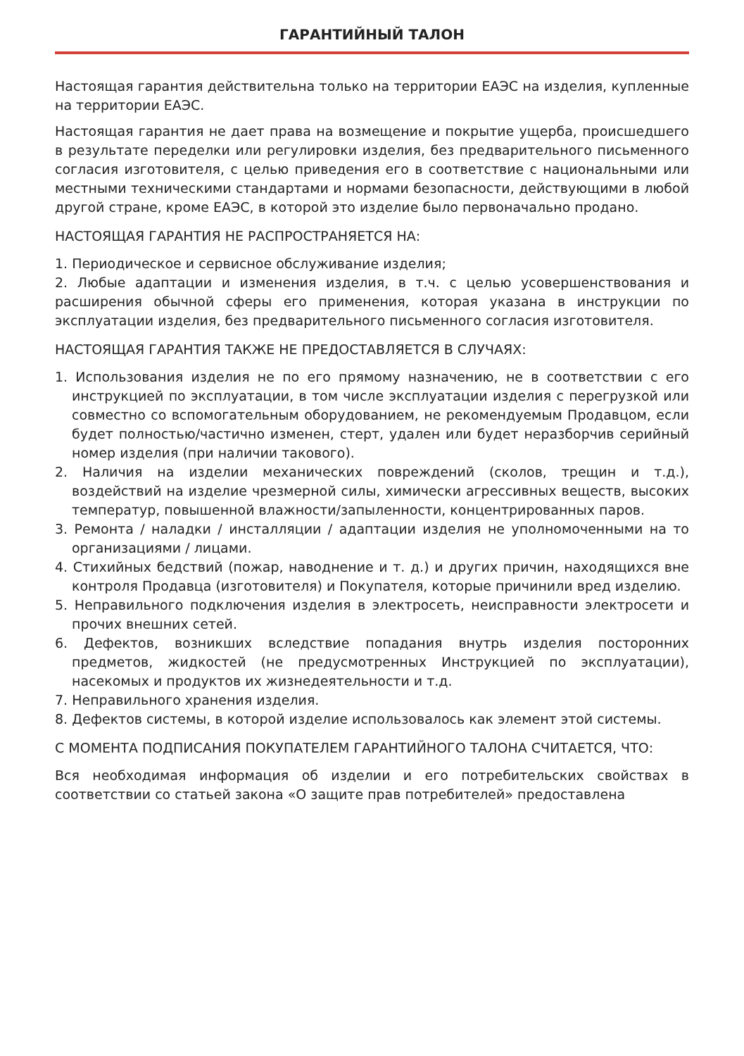ГАРАНТИЙНЫЙ ТАЛОН
Настоящая гарантия действительна только на территории ЕАЭС на изделия, купленные на территории ЕАЭС.
Настоящая гарантия не дает права на возмещение и покрытие ущерба, происшедшего в результате переделки или регулировки изделия, без предварительного письменного согласия изготовителя, с целью приведения его в соответствие с национальными или местными техническими стандартами и нормами безопасности, действующими в любой другой стране, кроме ЕАЭС, в которой это изделие было первоначально продано.
НАСТОЯЩАЯ ГАРАНТИЯ НЕ РАСПРОСТРАНЯЕТСЯ НА:
1. Периодическое и сервисное обслуживание изделия;
2. Любые адаптации и изменения изделия, в т.ч. с целью усовершенствования и расширения обычной сферы его применения, которая указана в инструкции по эксплуатации изделия, без предварительного письменного согласия изготовителя.
НАСТОЯЩАЯ ГАРАНТИЯ ТАКЖЕ НЕ ПРЕДОСТАВЛЯЕТСЯ В СЛУЧАЯХ:
1. Использования изделия не по его прямому назначению, не в соответствии с его инструкцией по эксплуатации, в том числе эксплуатации изделия с перегрузкой или совместно со вспомогательным оборудованием, не рекомендуемым Продавцом, если будет полностью/частично изменен, стерт, удален или будет неразборчив серийный номер изделия (при наличии такового).
2. Наличия на изделии механических повреждений (сколов, трещин и т.д.), воздействий на изделие чрезмерной силы, химически агрессивных веществ, высоких температур, повышенной влажности/запыленности, концентрированных паров.
3. Ремонта / наладки / инсталляции / адаптации изделия не уполномоченными на то организациями / лицами.
4. Стихийных бедствий (пожар, наводнение и т. д.) и других причин, находящихся вне контроля Продавца (изготовителя) и Покупателя, которые причинили вред изделию.
5. Неправильного подключения изделия в электросеть, неисправности электросети и прочих внешних сетей.
6. Дефектов, возникших вследствие попадания внутрь изделия посторонних предметов, жидкостей (не предусмотренных Инструкцией по эксплуатации), насекомых и продуктов их жизнедеятельности и т.д.
7. Неправильного хранения изделия.
8. Дефектов системы, в которой изделие использовалось как элемент этой системы.
С МОМЕНТА ПОДПИСАНИЯ ПОКУПАТЕЛЕМ ГАРАНТИЙНОГО ТАЛОНА СЧИТАЕТСЯ, ЧТО:
Вся необходимая информация об изделии и его потребительских свойствах в соответствии со статьей закона «О защите прав потребителей» предоставлена